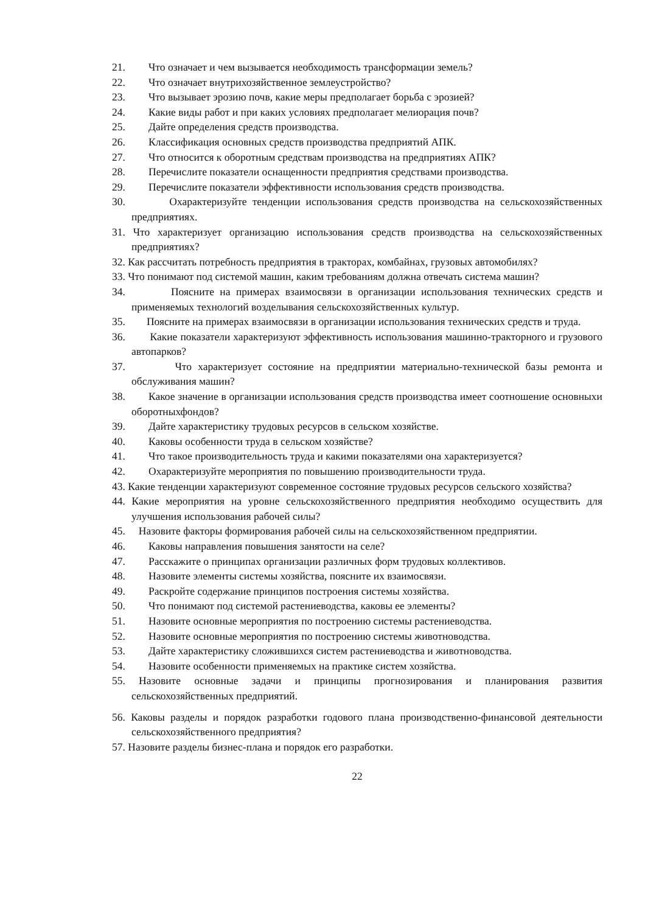21. Что означает и чем вызывается необходимость трансформации земель?
22. Что означает внутрихозяйственное землеустройство?
23. Что вызывает эрозию почв, какие меры предполагает борьба с эрозией?
24. Какие виды работ и при каких условиях предполагает мелиорация почв?
25. Дайте определения средств производства.
26. Классификация основных средств производства предприятий АПК.
27. Что относится к оборотным средствам производства на предприятиях АПК?
28. Перечислите показатели оснащенности предприятия средствами производства.
29. Перечислите показатели эффективности использования средств производства.
30. Охарактеризуйте тенденции использования средств производства на сельскохо­зяйственных предприятиях.
31. Что характеризует организацию использования средств производства на сельскохо­зяйственных предприятиях?
32. Как рассчитать потребность предприятия в тракторах, комбайнах, грузовых авто­мобилях?
33. Что понимают под системой машин, каким требованиям должна отвечать система машин?
34. Поясните на примерах взаимосвязи в организации использования технических средств и применяемых технологий возделывания сельскохозяйственных культур.
35. Поясните на примерах взаимосвязи в организации использования технических средств и труда.
36. Какие показатели характеризуют эффективность использования машинно-тракторного и грузового автопарков?
37. Что характеризует состояние на предприятии материально-технической базы ре­монта и обслуживания машин?
38. Какое значение в организации использования средств производства имеет соотноше­ние основныхи оборотныхфондов?
39. Дайте характеристику трудовых ресурсов в сельском хозяйстве.
40. Каковы особенности труда в сельском хозяйстве?
41. Что такое производительность труда и какими показателями она характеризуется?
42. Охарактеризуйте мероприятия по повышению производительности труда.
43. Какие тенденции характеризуют современное состояние трудовых ресурсов сель­ского хозяйства?
44. Какие мероприятия на уровне сельскохозяйственного предприятия необходимо осуществить для улучшения использования рабочей силы?
45. Назовите факторы формирования рабочей силы на сельскохозяйственном предприятии.
46. Каковы направления повышения занятости на селе?
47. Расскажите о принципах организации различных форм трудовых коллективов.
48. Назовите элементы системы хозяйства, поясните их взаимосвязи.
49. Раскройте содержание принципов построения системы хозяйства.
50. Что понимают под системой растениеводства, каковы ее элементы?
51. Назовите основные мероприятия по построению системы растениеводства.
52. Назовите основные мероприятия по построению системы животноводства.
53. Дайте характеристику сложившихся систем растениеводства и животноводства.
54. Назовите особенности применяемых на практике систем хозяйства.
55. Назовите основные задачи и принципы прогнозирования и планирования развития сельскохозяйственных предприятий.
56. Каковы разделы и порядок разработки годового плана производственно-фи­нансовой деятельности сельскохозяйственного предприятия?
57. Назовите разделы бизнес-плана и порядок его разработки.
22